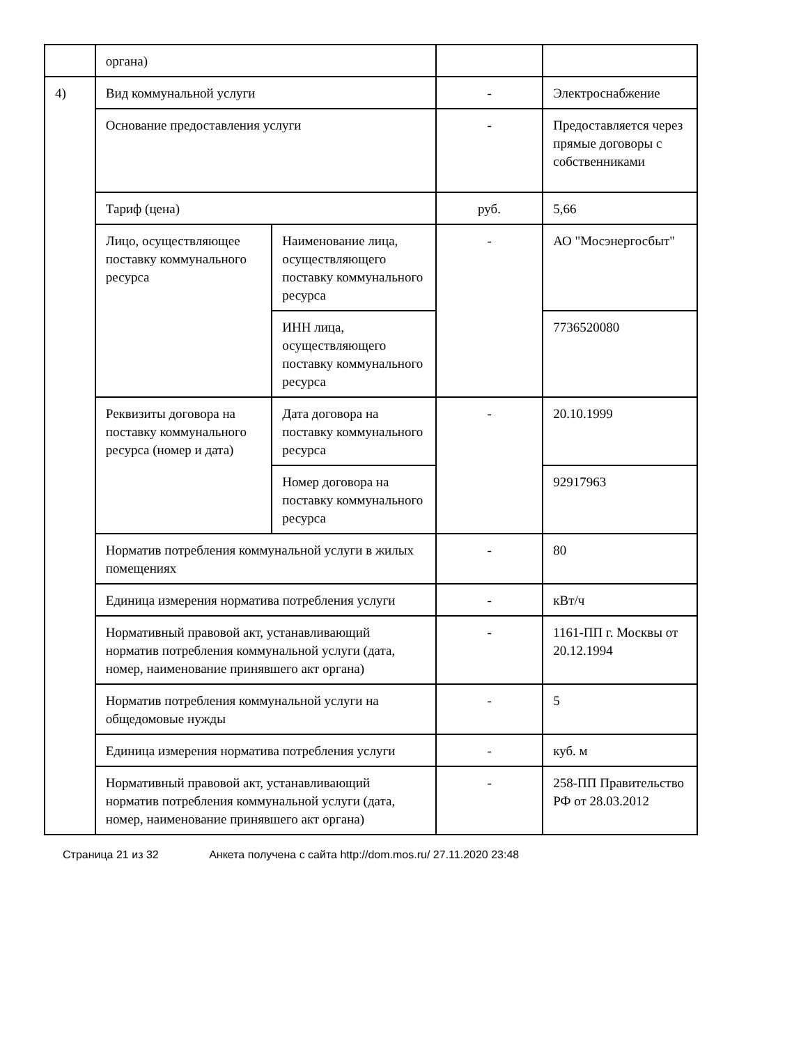| | органа) | | | |
| 4) | Вид коммунальной услуги | | - | Электроснабжение |
| | Основание предоставления услуги | | - | Предоставляется через прямые договоры с собственниками |
| | Тариф (цена) | | руб. | 5,66 |
| | Лицо, осуществляющее поставку коммунального ресурса | Наименование лица, осуществляющего поставку коммунального ресурса | - | АО "Мосэнергосбыт" |
| | | ИНН лица, осуществляющего поставку коммунального ресурса | | 7736520080 |
| | Реквизиты договора на поставку коммунального ресурса (номер и дата) | Дата договора на поставку коммунального ресурса | - | 20.10.1999 |
| | | Номер договора на поставку коммунального ресурса | | 92917963 |
| | Норматив потребления коммунальной услуги в жилых помещениях | | - | 80 |
| | Единица измерения норматива потребления услуги | | - | кВт/ч |
| | Нормативный правовой акт, устанавливающий норматив потребления коммунальной услуги (дата, номер, наименование принявшего акт органа) | | - | 1161-ПП г. Москвы от 20.12.1994 |
| | Норматив потребления коммунальной услуги на общедомовые нужды | | - | 5 |
| | Единица измерения норматива потребления услуги | | - | куб. м |
| | Нормативный правовой акт, устанавливающий норматив потребления коммунальной услуги (дата, номер, наименование принявшего акт органа) | | - | 258-ПП Правительство РФ от 28.03.2012 |
Страница 21 из 32 Анкета получена с сайта http://dom.mos.ru/ 27.11.2020 23:48